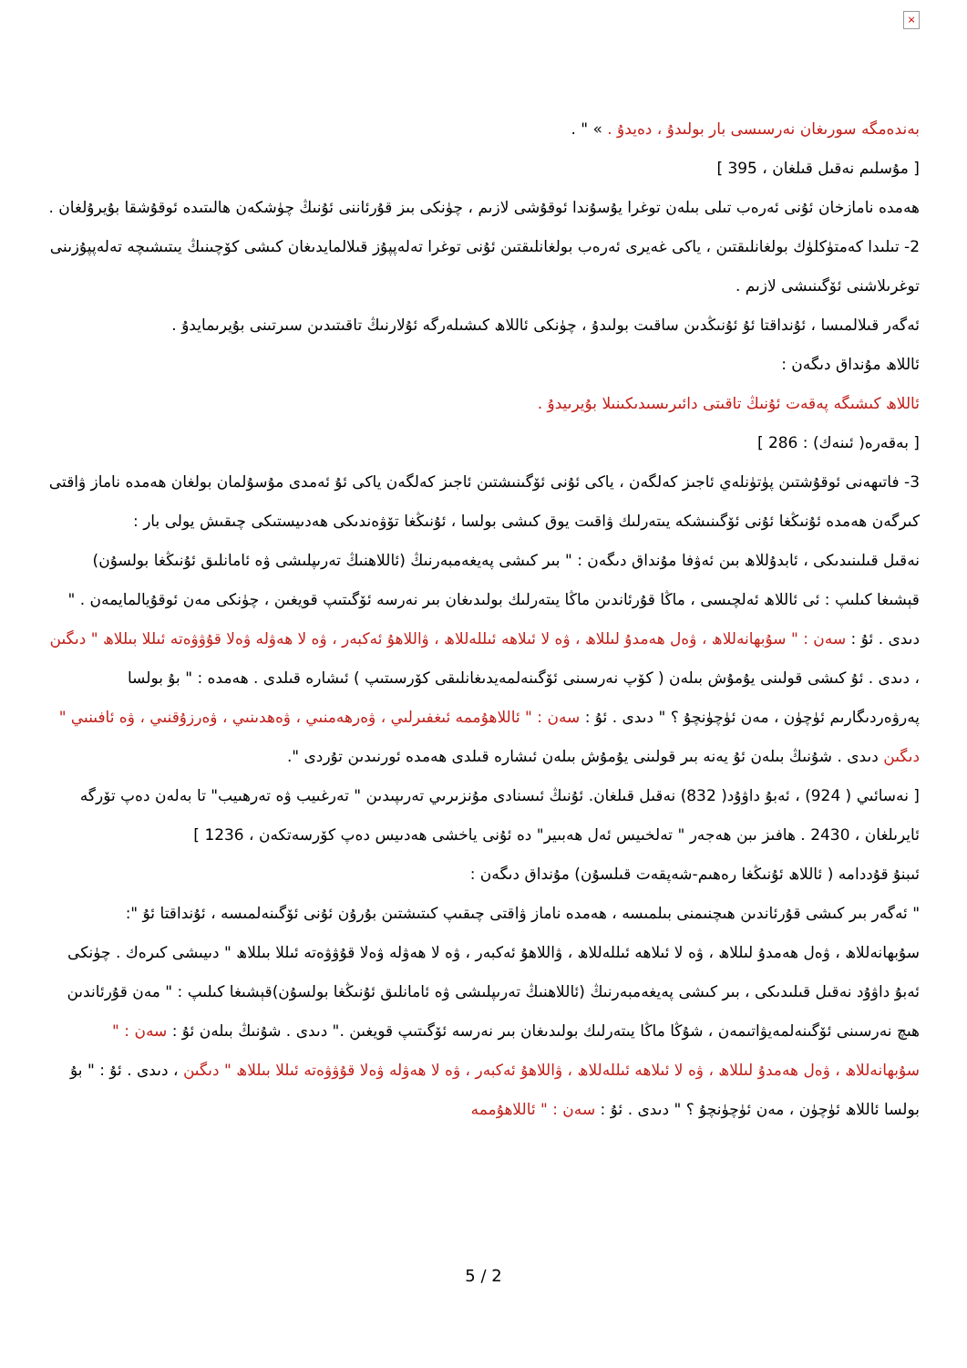×
بەندەمگە سورىغان نەرسىسى بار بولىدۇ ، دەيدۇ . » " .
[ مۇسلىم نەقىل قىلغان ، 395 ]
ھەمدە نامازخان ئۇنى ئەرەب تىلى بىلەن توغرا يۇسۇندا ئوقۇشى لازىم ، چۈنكى بىز قۇرئاننى ئۇنىڭ چۈشكەن ھالىتىدە ئوقۇشقا بۇيرۇلغان .
2- تىلىدا كەمتۈكلۈك بولغانلىقتىن ، ياكى غەيرى ئەرەب بولغانلىقتىن ئۇنى توغرا تەلەپپۇز قىلالمايدىغان كىشى كۆچىنىڭ يىتىشىچە تەلەپپۇزىنى توغرىلاشنى ئۆگىنىشى لازىم .
ئەگەر قىلالمىسا ، ئۇنداقتا ئۇ ئۇنىڭدىن ساقىت بولىدۇ ، چۈنكى ئاللاھ كىشىلەرگە ئۇلارنىڭ تاقىتىدىن سىرتىنى بۇيرىمايدۇ .
ئاللاھ مۇنداق دىگەن :
ئاللاھ كىشىگە پەقەت ئۇنىڭ تاقىتى دائىرىسىدىكىنىلا بۇيرىيدۇ .
[ بەقەرە( ئىنەك) : 286 ]
3- فاتىھەنى ئوقۇشتىن پۈتۈنلەي ئاجىز كەلگەن ، ياكى ئۇنى ئۆگىنىشتىن ئاجىز كەلگەن ياكى ئۇ ئەمدى مۇسۇلمان بولغان ھەمدە ناماز ۋاقتى كىرگەن ھەمدە ئۇنىڭغا ئۇنى ئۆگىنىشكە يىتەرلىك ۋاقىت يوق كىشى بولسا ، ئۇنىڭغا تۆۋەندىكى ھەدىيستىكى چىقىش يولى بار :
نەقىل قىلىنىدىكى ، ئابدۇللاھ بىن ئەۋفا مۇنداق دىگەن : " بىر كىشى پەيغەمبەرنىڭ (ئاللاھنىڭ تەرىپلىشى ۋە ئامانلىق ئۇنىڭغا بولسۇن) قېشىغا كىلىپ : ئى ئاللاھ ئەلچىسى ، ماڭا قۇرئاندىن ماڭا يىتەرلىك بولىدىغان بىر نەرسە ئۆگىتىپ قويغىن ، چۈنكى مەن ئوقۇيالمايمەن . " دىدى . ئۇ : سەن : " سۇبھانەللاھ ، ۋەل ھەمدۇ لىللاھ ، ۋە لا ئىلاھە ئىللەللاھ ، ۋاللاھۇ ئەكبەر ، ۋە لا ھەۋلە ۋەلا قۇۋۋەتە ئىللا بىللاھ " دىگىن ، دىدى . ئۇ كىشى قولىنى يۇمۇش بىلەن ( كۆپ نەرسىنى ئۆگىنەلمەيدىغانلىقى كۆرسىتىپ ) ئىشارە قىلدى . ھەمدە : " بۇ بولسا پەرۋەردىگارىم ئۈچۈن ، مەن ئۈچۈنچۇ ؟ " دىدى . ئۇ : سەن : " ئاللاھۇممە ئىغفىرلىي ، ۋەرھەمنىي ، ۋەھدىنىي ، ۋەرزۇقنىي ، ۋە ئافىنىي " دىگىن دىدى . شۇنىڭ بىلەن ئۇ يەنە بىر قولىنى يۇمۇش بىلەن ئىشارە قىلدى ھەمدە ئورنىدىن تۇردى ".
[ نەسائىي ( 924) ، ئەبۇ داۋۇد( 832) نەقىل قىلغان. ئۇنىڭ ئىسنادى مۇنزىرىي تەرىپىدىن " تەرغىيب ۋە تەرھىيب" تا بەلەن دەپ تۆرگە ئايرىلغان ، 2430 . ھافىز ىبن ھەجەر " تەلخىيس ئەل ھەبىير" دە ئۇنى ياخشى ھەدىيس دەپ كۆرسەتكەن ، 1236 ]
ئىبنۇ قۇددامە ( ئاللاھ ئۇنىڭغا رەھىم-شەپقەت قىلسۇن) مۇنداق دىگەن :
" ئەگەر بىر كىشى قۇرئاندىن ھىچنىمنى بىلمىسە ، ھەمدە ناماز ۋاقتى چىقىپ كىتىشتىن بۇرۇن ئۇنى ئۆگىنەلمىسە ، ئۇنداقتا ئۇ ": سۇبھانەللاھ ، ۋەل ھەمدۇ لىللاھ ، ۋە لا ئىلاھە ئىللەللاھ ، ۋاللاھۇ ئەكبەر ، ۋە لا ھەۋلە ۋەلا قۇۋۋەتە ئىللا بىللاھ " دىيىشى كىرەك . چۈنكى ئەبۇ داۋۇد نەقىل قىلىدىكى ، بىر كىشى پەيغەمبەرنىڭ (ئاللاھنىڭ تەرىپلىشى ۋە ئامانلىق ئۇنىڭغا بولسۇن)قېشىغا كىلىپ : " مەن قۇرئاندىن ھىچ نەرسىنى ئۆگىنەلمەيۋاتىمەن ، شۇڭا ماڭا يىتەرلىك بولىدىغان بىر نەرسە ئۆگىتىپ قويغىن ." دىدى . شۇنىڭ بىلەن ئۇ : سەن : " سۇبھانەللاھ ، ۋەل ھەمدۇ لىللاھ ، ۋە لا ئىلاھە ئىللەللاھ ، ۋاللاھۇ ئەكبەر ، ۋە لا ھەۋلە ۋەلا قۇۋۋەتە ئىللا بىللاھ " دىگىن ، دىدى . ئۇ : " بۇ بولسا ئاللاھ ئۈچۈن ، مەن ئۈچۈنچۇ ؟ " دىدى . ئۇ : سەن : " ئاللاھۇممە
5 / 2